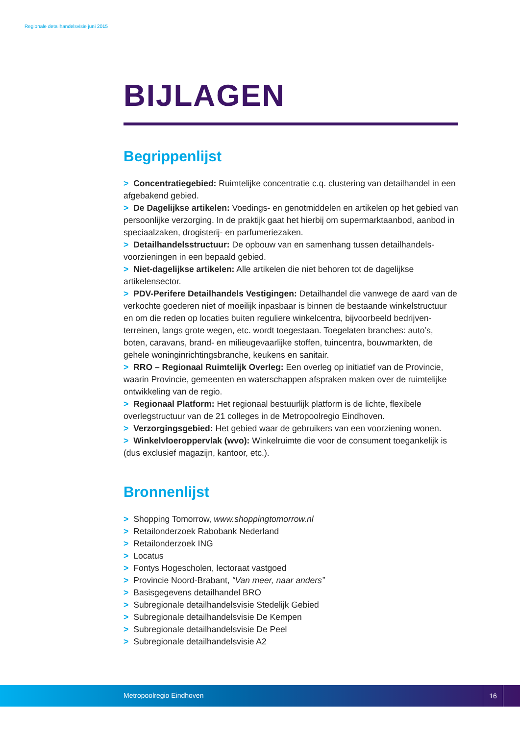Regionale detailhandelsvisie juni 2015
BIJLAGEN
Begrippenlijst
> Concentratiegebied: Ruimtelijke concentratie c.q. clustering van detailhandel in een afgebakend gebied.
> De Dagelijkse artikelen: Voedings- en genotmiddelen en artikelen op het gebied van persoonlijke verzorging. In de praktijk gaat het hierbij om supermarktaanbod, aanbod in speciaalzaken, drogisterij- en parfumeriezaken.
> Detailhandelsstructuur: De opbouw van en samenhang tussen detailhandels-voorzieningen in een bepaald gebied.
> Niet-dagelijkse artikelen: Alle artikelen die niet behoren tot de dagelijkse artikelensector.
> PDV-Perifere Detailhandels Vestigingen: Detailhandel die vanwege de aard van de verkochte goederen niet of moeilijk inpasbaar is binnen de bestaande winkelstructuur en om die reden op locaties buiten reguliere winkelcentra, bijvoorbeeld bedrijven-terreinen, langs grote wegen, etc. wordt toegestaan. Toegelaten branches: auto’s, boten, caravans, brand- en milieugevaarlijke stoffen, tuincentra, bouwmarkten, de gehele woninginrichtingsbranche, keukens en sanitair.
> RRO – Regionaal Ruimtelijk Overleg: Een overleg op initiatief van de Provincie, waarin Provincie, gemeenten en waterschappen afspraken maken over de ruimtelijke ontwikkeling van de regio.
> Regionaal Platform: Het regionaal bestuurlijk platform is de lichte, flexibele overlegstructuur van de 21 colleges in de Metropoolregio Eindhoven.
> Verzorgingsgebied: Het gebied waar de gebruikers van een voorziening wonen.
> Winkelvloeroppervlak (wvo): Winkelruimte die voor de consument toegankelijk is (dus exclusief magazijn, kantoor, etc.).
Bronnenlijst
> Shopping Tomorrow, www.shoppingtomorrow.nl
> Retailonderzoek Rabobank Nederland
> Retailonderzoek ING
> Locatus
> Fontys Hogescholen, lectoraat vastgoed
> Provincie Noord-Brabant, “Van meer, naar anders”
> Basisgegevens detailhandel BRO
> Subregionale detailhandelsvisie Stedelijk Gebied
> Subregionale detailhandelsvisie De Kempen
> Subregionale detailhandelsvisie De Peel
> Subregionale detailhandelsvisie A2
Metropoolregio Eindhoven
16